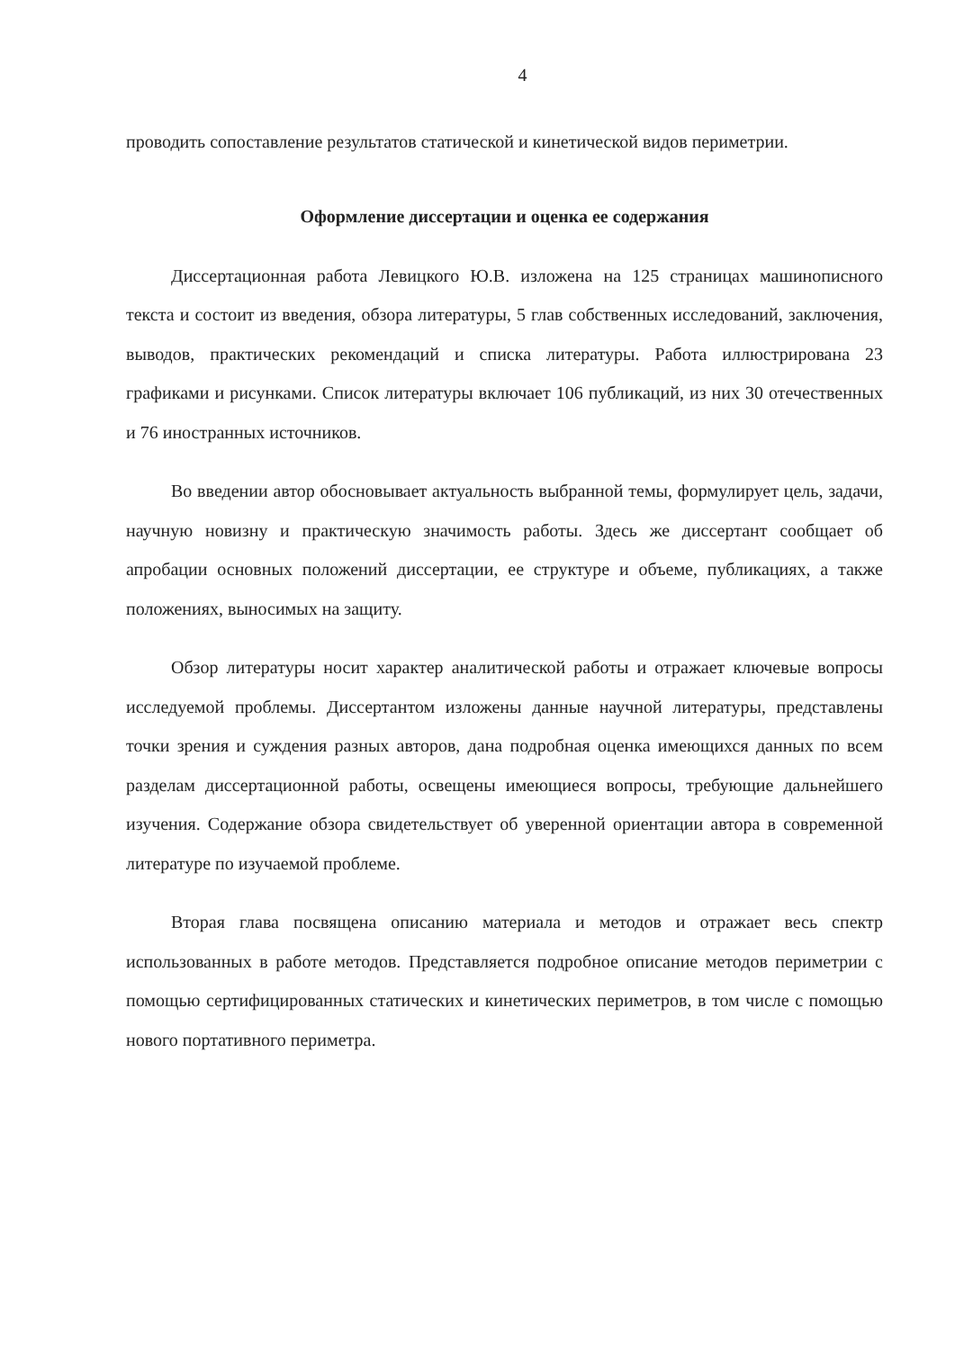4
проводить сопоставление результатов статической и кинетической видов периметрии.
Оформление диссертации и оценка ее содержания
Диссертационная работа Левицкого Ю.В. изложена на 125 страницах машинописного текста и состоит из введения, обзора литературы, 5 глав собственных исследований, заключения, выводов, практических рекомендаций и списка литературы. Работа иллюстрирована 23 графиками и рисунками. Список литературы включает 106 публикаций, из них 30 отечественных и 76 иностранных источников.
Во введении автор обосновывает актуальность выбранной темы, формулирует цель, задачи, научную новизну и практическую значимость работы. Здесь же диссертант сообщает об апробации основных положений диссертации, ее структуре и объеме, публикациях, а также положениях, выносимых на защиту.
Обзор литературы носит характер аналитической работы и отражает ключевые вопросы исследуемой проблемы. Диссертантом изложены данные научной литературы, представлены точки зрения и суждения разных авторов, дана подробная оценка имеющихся данных по всем разделам диссертационной работы, освещены имеющиеся вопросы, требующие дальнейшего изучения. Содержание обзора свидетельствует об уверенной ориентации автора в современной литературе по изучаемой проблеме.
Вторая глава посвящена описанию материала и методов и отражает весь спектр использованных в работе методов. Представляется подробное описание методов периметрии с помощью сертифицированных статических и кинетических периметров, в том числе с помощью нового портативного периметра.